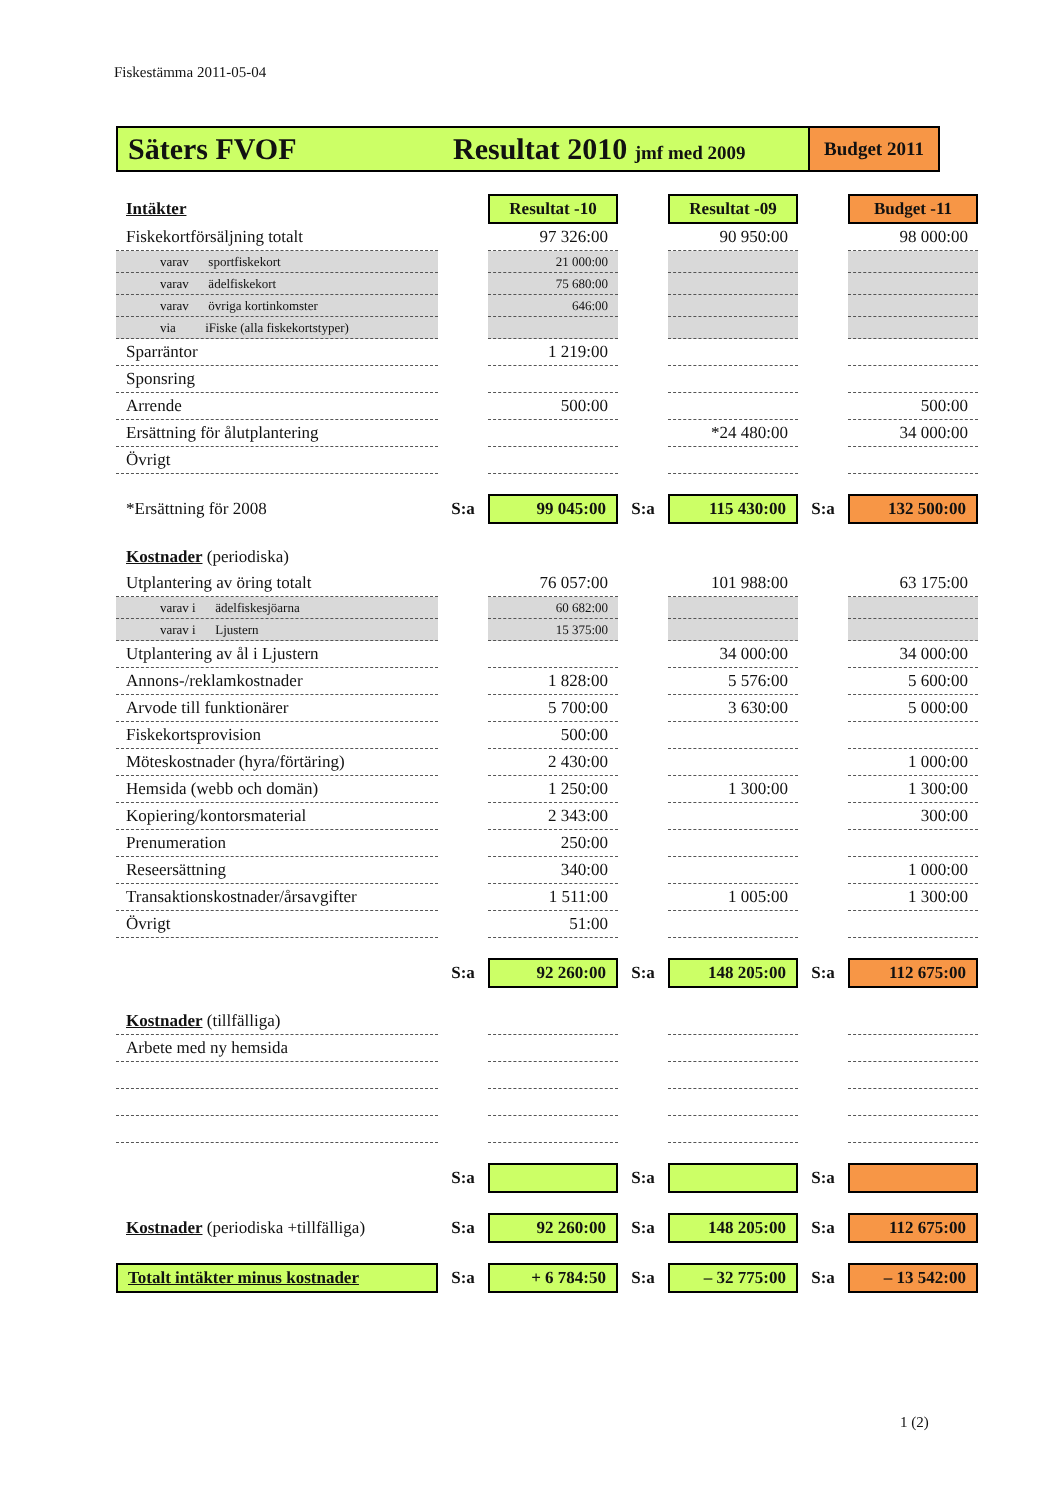Fiskestämma 2011-05-04
Säters FVOF Resultat 2010 jmf med 2009
Budget 2011
| Intäkter | | Resultat -10 | | Resultat -09 | | Budget -11 |
| Fiskekortförsäljning totalt | | 97 326:00 | | 90 950:00 | | 98 000:00 |
| varav sportfiskekort | | 21 000:00 | | | | |
| varav ädelfiskekort | | 75 680:00 | | | | |
| varav övriga kortinkomster | | 646:00 | | | | |
| via iFiske (alla fiskekortstyper) | | | | | | |
| Sparräntor | | 1 219:00 | | | | |
| Sponsring | | | | | | |
| Arrende | | 500:00 | | | | 500:00 |
| Ersättning för ålutplantering | | | | *24 480:00 | | 34 000:00 |
| Övrigt | | | | | | |
| *Ersättning för 2008 | S:a | 99 045:00 | S:a | 115 430:00 | S:a | 132 500:00 |
| Kostnader (periodiska) | | | | | | |
| Utplantering av öring totalt | | 76 057:00 | | 101 988:00 | | 63 175:00 |
| varav i ädelfiskesjöarna | | 60 682:00 | | | | |
| varav i Ljustern | | 15 375:00 | | | | |
| Utplantering av ål i Ljustern | | | | 34 000:00 | | 34 000:00 |
| Annons-/reklamkostnader | | 1 828:00 | | 5 576:00 | | 5 600:00 |
| Arvode till funktionärer | | 5 700:00 | | 3 630:00 | | 5 000:00 |
| Fiskekortsprovision | | 500:00 | | | | |
| Möteskostnader (hyra/förtäring) | | 2 430:00 | | | | 1 000:00 |
| Hemsida (webb och domän) | | 1 250:00 | | 1 300:00 | | 1 300:00 |
| Kopiering/kontorsmaterial | | 2 343:00 | | | | 300:00 |
| Prenumeration | | 250:00 | | | | |
| Reseersättning | | 340:00 | | | | 1 000:00 |
| Transaktionskostnader/årsavgifter | | 1 511:00 | | 1 005:00 | | 1 300:00 |
| Övrigt | | 51:00 | | | | |
| | S:a | 92 260:00 | S:a | 148 205:00 | S:a | 112 675:00 |
| Kostnader (tillfälliga) | | | | | | |
| Arbete med ny hemsida | | | | | | |
| | S:a | | S:a | | S:a | |
| Kostnader (periodiska +tillfälliga) | S:a | 92 260:00 | S:a | 148 205:00 | S:a | 112 675:00 |
| Totalt intäkter minus kostnader | S:a | + 6 784:50 | S:a | – 32 775:00 | S:a | – 13 542:00 |
1 (2)